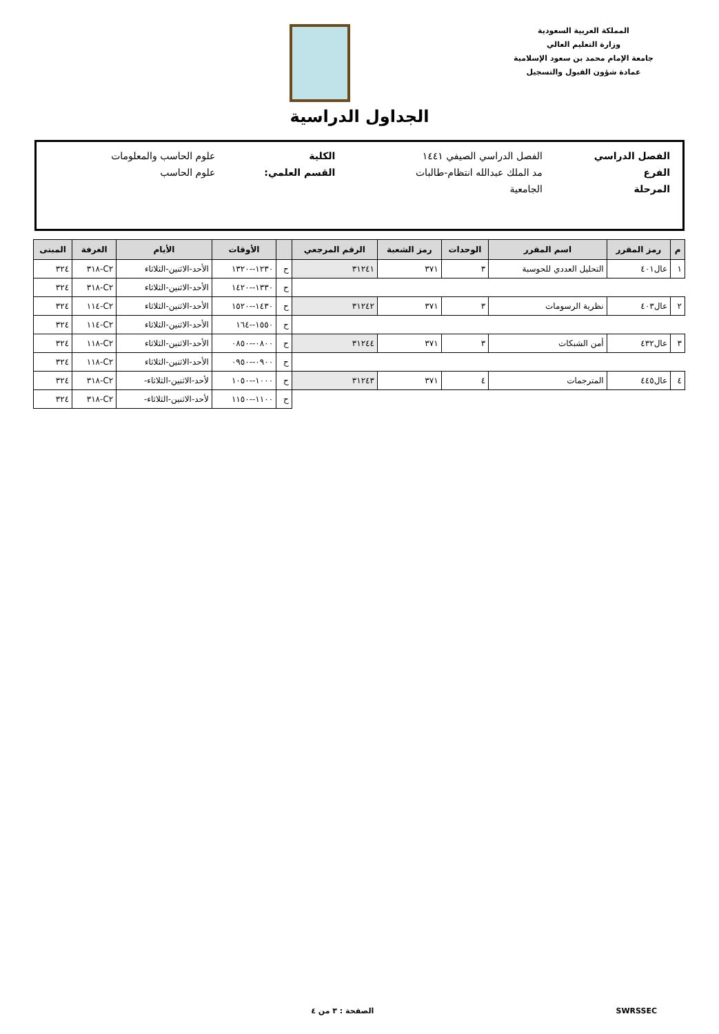المملكة العربية السعودية
وزارة التعليم العالي
جامعة الإمام محمد بن سعود الإسلامية
عمادة شؤون القبول والتسجيل
الجداول الدراسية
| الفصل الدراسي | الفصل الدراسي الصيفي ١٤٤١ | الكلية | علوم الحاسب والمعلومات |
| الفرع | مد الملك عبدالله انتظام-طالبات | القسم العلمي: | علوم الحاسب |
| المرحلة | الجامعية | | |
| م | رمز المقرر | اسم المقرر | الوحدات | رمز الشعبة | الرقم المرجعي | | الأوقات | الأيام | الغرفة | المبنى |
| --- | --- | --- | --- | --- | --- | --- | --- | --- | --- | --- |
| ١ | عال٤٠١ | التحليل العددي للحوسبة | ٣ | ٣٧١ | ٣١٢٤١ | ح | ١٢٣٠--١٣٢٠ | الأحد-الاثنين-الثلاثاء | C٢-٣١٨ | ٣٢٤ |
| | | | | | | ح | ١٣٣٠--١٤٢٠ | الأحد-الاثنين-الثلاثاء | C٢-٣١٨ | ٣٢٤ |
| ٢ | عال٤٠٣ | نظرية الرسومات | ٣ | ٣٧١ | ٣١٢٤٢ | ح | ١٤٣٠--١٥٢٠ | الأحد-الاثنين-الثلاثاء | C٢-١١٤ | ٣٢٤ |
| | | | | | | ح | ١٥٥٠--١٦٤ | الأحد-الاثنين-الثلاثاء | C٢-١١٤ | ٣٢٤ |
| ٣ | عال٤٣٢ | أمن الشبكات | ٣ | ٣٧١ | ٣١٢٤٤ | ح | ٠٨٠٠--٠٨٥٠ | الأحد-الاثنين-الثلاثاء | C٢-١١٨ | ٣٢٤ |
| | | | | | | ح | ٠٩٠٠--٠٩٥٠ | الأحد-الاثنين-الثلاثاء | C٢-١١٨ | ٣٢٤ |
| ٤ | عال٤٤٥ | المترجمات | ٤ | ٣٧١ | ٣١٢٤٣ | ح | ١٠٠٠--١٠٥٠ | لأحد-الاثنين-الثلاثاء- | C٢-٣١٨ | ٣٢٤ |
| | | | | | | ح | ١١٠٠--١١٥٠ | لأحد-الاثنين-الثلاثاء- | C٢-٣١٨ | ٣٢٤ |
SWRSSEC الصفحة : ٣ من ٤